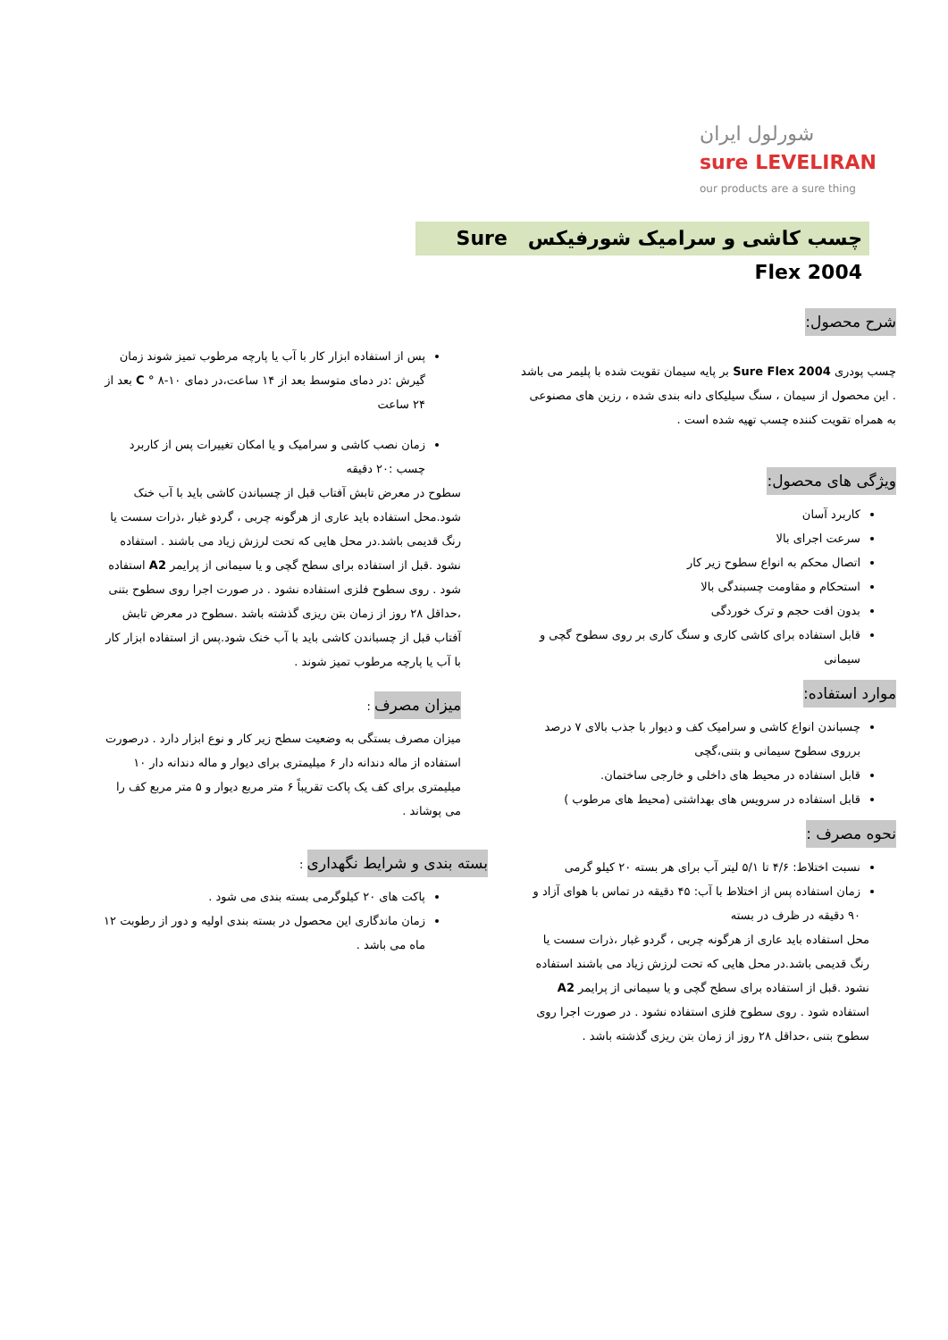شورلول ایران
sure LEVELIRAN
our products are a sure thing
چسب کاشی و سرامیک شورفیکس Sure Flex 2004
شرح محصول:
چسب پودری Sure Flex 2004 بر پایه سیمان تقویت شده با پلیمر می باشد . این محصول از سیمان ، سنگ سیلیکای دانه بندی شده ، رزین های مصنوعی به همراه تقویت کننده چسب تهیه شده است .
ویژگی های محصول:
کاربرد آسان
سرعت اجرای بالا
اتصال محکم به انواع سطوح زیر کار
استحکام و مقاومت چسبندگی بالا
بدون افت حجم و ترک خوردگی
قابل استفاده برای کاشی کاری و سنگ کاری بر روی سطوح گچی و سیمانی
موارد استفاده:
چسباندن انواع کاشی و سرامیک کف و دیوار با جذب بالای ۷ درصد برروی سطوح سیمانی و بتنی،گچی
قابل استفاده در محیط های داخلی و خارجی ساختمان.
قابل استفاده در سرویس های بهداشتی (محیط های مرطوب )
نحوه مصرف :
نسبت اختلاط: ۴/۶ تا ۵/۱ لیتر آب برای هر بسته ۲۰ کیلو گرمی
زمان استفاده پس از اختلاط با آب: ۴۵ دقیقه در تماس با هوای آزاد و ۹۰ دقیقه در ظرف در بسته
محل استفاده باید عاری از هرگونه چربی ، گردو غبار ،ذرات سست یا رنگ قدیمی باشد.در محل هایی که تحت لرزش زیاد می باشند استفاده نشود .قبل از استفاده برای سطح گچی و یا سیمانی از پرایمر A2 استفاده شود . روی سطوح فلزی استفاده نشود . در صورت اجرا روی سطوح بتنی ،حداقل ۲۸ روز از زمان بتن ریزی گذشته باشد .
پس از استفاده ابزار کار با آب یا پارچه مرطوب تمیز شوند زمان گیرش :در دمای متوسط بعد از ۱۴ ساعت،در دمای C ° ۸-۱۰ بعد از ۲۴ ساعت
زمان نصب کاشی و سرامیک و یا امکان تغییرات پس از کاربرد چسب :۲۰ دقیقه
سطوح در معرض تابش آفتاب قبل از چسباندن کاشی باید با آب خنک شود.محل استفاده باید عاری از هرگونه چربی ، گردو غبار ،ذرات سست یا رنگ قدیمی باشد.در محل هایی که تحت لرزش زیاد می باشند . استفاده نشود .قبل از استفاده برای سطح گچی و یا سیمانی از پرایمر A2 استفاده شود . روی سطوح فلزی استفاده نشود . در صورت اجرا روی سطوح بتنی ،حداقل ۲۸ روز از زمان بتن ریزی گذشته باشد .سطوح در معرض تابش آفتاب قبل از چسباندن کاشی باید با آب خنک شود.پس از استفاده ابزار کار با آب یا پارچه مرطوب تمیز شوند .
میزان مصرف
:
میزان مصرف بستگی به وضعیت سطح زیر کار و نوع ابزار دارد . درصورت استفاده از ماله دندانه دار ۶ میلیمتری برای دیوار و ماله دندانه دار ۱۰ میلیمتری برای کف یک پاکت تقریباً ۶ متر مربع دیوار و ۵ متر مربع کف را می پوشاند .
بسته بندی و شرایط نگهداری
:
پاکت های ۲۰ کیلوگرمی بسته بندی می شود .
زمان ماندگاری این محصول در بسته بندی اولیه و دور از رطوبت ۱۲ ماه می باشد .